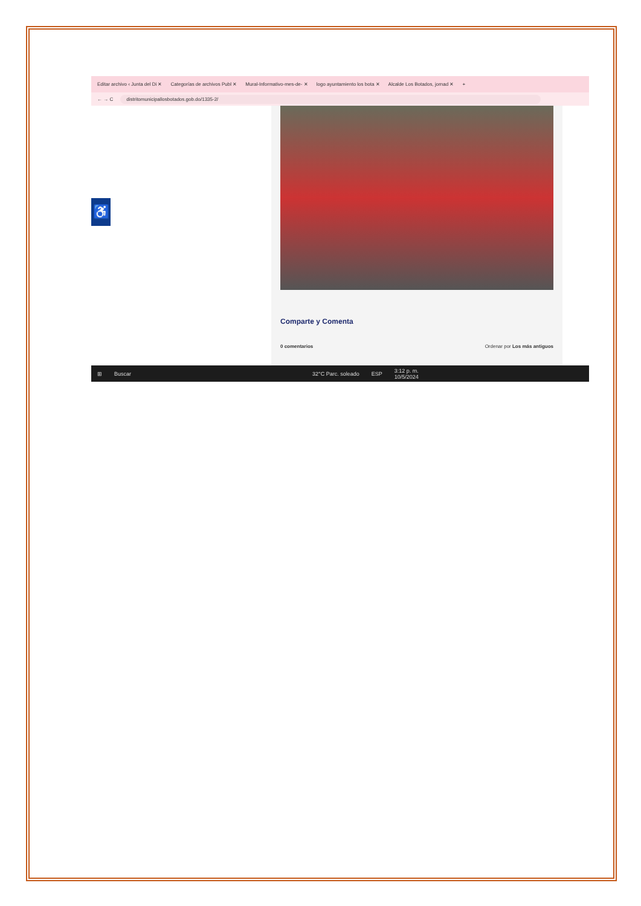Editar archivo ‹ Junta del Di ✕ Categorías de archivos Publ ✕ Mural-Informativo-mes-de- ✕ logo ayuntamiento los bota ✕ Alcalde Los Botados, jornad ✕ +
← → C
distritomunicipallosbotados.gob.do/1335-2/
♿
Comparte y Comenta
0 comentarios Ordenar por Los más antiguos
⊞ Buscar 32°C Parc. soleado ESP 3:12 p. m.
10/5/2024